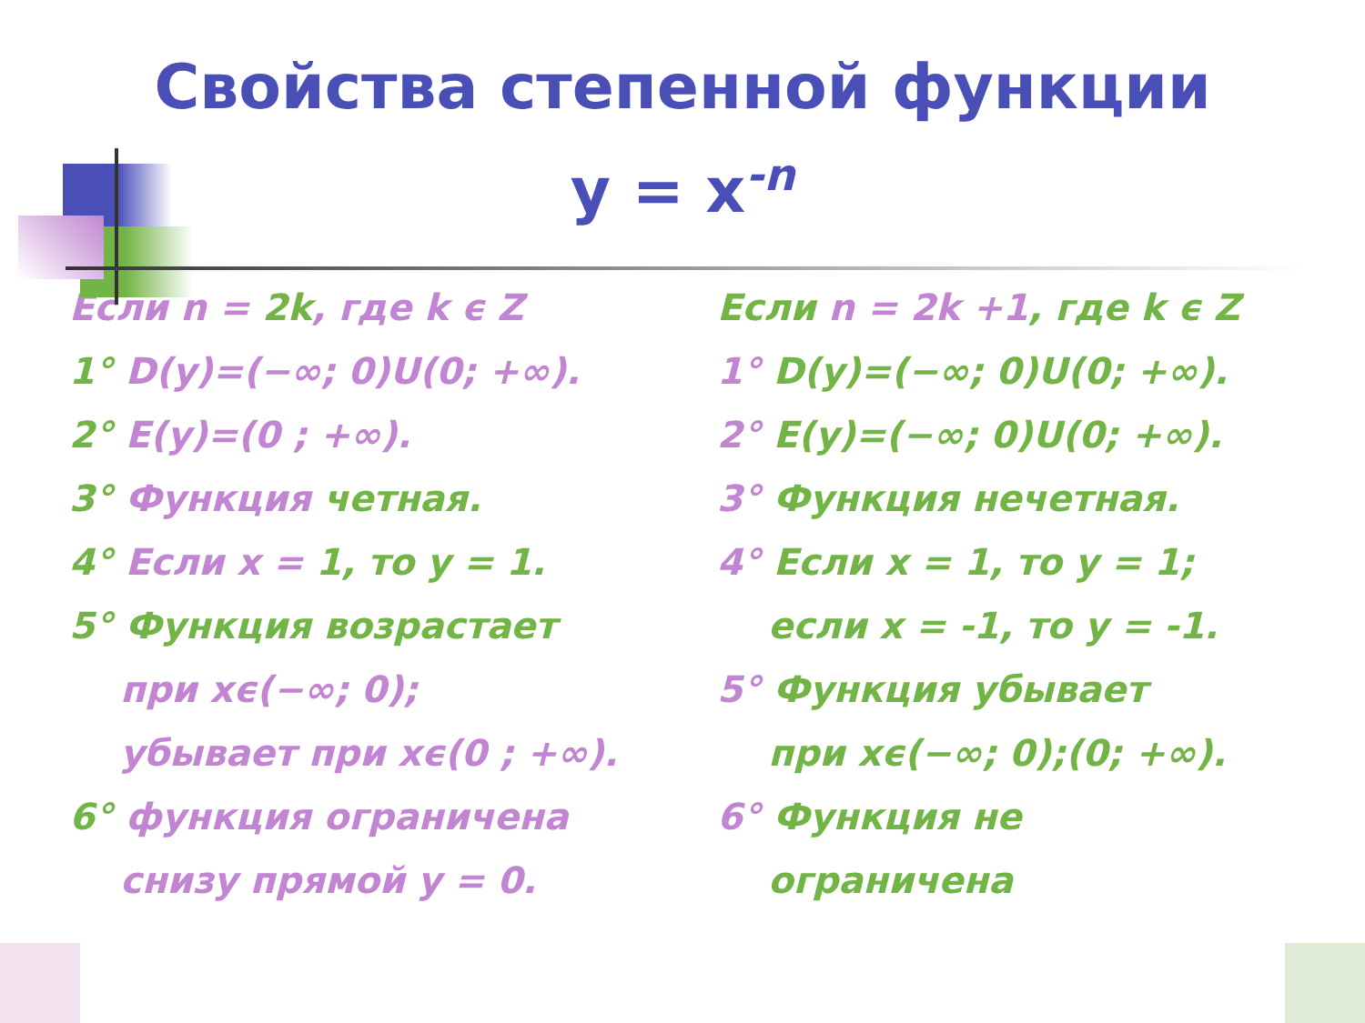Свойства степенной функции
y = x<sup>-n</sup>
Если n = 2k, где k ϵ Z
1° D(y)=(−∞; 0)U(0; +∞).
2° E(y)=(0 ; +∞).
3° Функция четная.
4° Если x = 1, то y = 1.
5° Функция возрастает
при xϵ(−∞; 0);
убывает при xϵ(0 ; +∞).
6° функция ограничена
снизу прямой y = 0.
Если n = 2k +1, где k ϵ Z
1° D(y)=(−∞; 0)U(0; +∞).
2° E(y)=(−∞; 0)U(0; +∞).
3° Функция нечетная.
4° Если x = 1, то y = 1;
если x = -1, то y = -1.
5° Функция убывает
при xϵ(−∞; 0);(0; +∞).
6° Функция не
ограничена